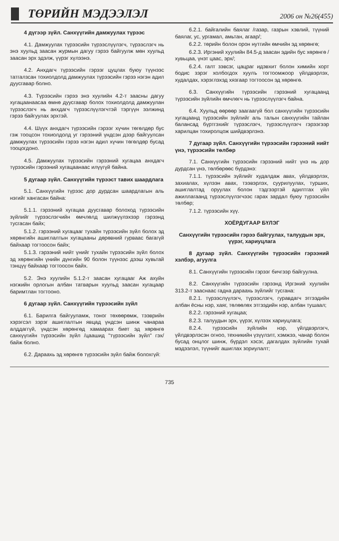ТӨРИЙН МЭДЭЭЛЭЛ
2006 он №26(455)
4 дүгээр зүйл. Санхүүгийн дамжуулах түрээс
4.1. Дамжуулах түрээсийн түрээслүүлэгч, түрээслэгч нь энэ хуульд заасан журмын дагуу гэрээ байгуулж мөн хуульд заасан эрх эдэлж, үүрэг хүлээнэ.
4.2. Анхдагч түрээсийн гэрээг цуцлах буюу түүнээс татгалзсан тохиолдолд дамжуулах түрээсийн гэрээ нэгэн адил дуусгавар болно.
4.3. Түрээсийн гэрээ энэ хуулийн 4.2-т заасны дагуу хугацаанаасаа өмнө дуусгавар болох тохиолдолд дамжуулан түрээслэгч нь анхдагч түрээслүүлэгчтэй тэргүүн ээлжинд гэрээ байгуулах эрхтэй.
4.4. Шүүх анхдагч түрээсийн гэрээг хүчин төгөлдөр бус гэж тооцсон тохиолдолд уг гэрээний үндсэн дээр байгуулсан дамжуулах түрээсийн гэрээ нэгэн адил хүчин төгөлдөр бусад тооцогдоно.
4.5. Дамжуулах түрээсийн гэрээний хугацаа анхдагч түрээсийн гэрээний хугацаанаас илүүгүй байна.
5 дугаар зүйл. Санхүүгийн түрээст тавих шаардлага
5.1. Санхүүгийн түрээс дор дурдсан шаардлагын аль нэгийг хангасан байна:
5.1.1. гэрээний хугацаа дуусгавар болоход түрээсийн зүйлийг түрээслэгчийн өмчлөлд шилжүүлэхээр гэрээнд тусгасан байх;
5.1.2. гэрээний хугацааг тухайн түрээсийн зүйл болох эд хөрөнгийн ашиглалтын хугацааны дөрөвний гурваас багагүй байхаар тогтоосон байх;
5.1.3. гэрээний нийт үнийг тухайн түрээсийн зүйл болох эд хөрөнгийн үнийн дүнгийн 90 болон түүнээс дээш хувьтай тэнцүү байхаар тогтоосон байх.
5.2. Энэ хуулийн 5.1.2-т заасан хугацааг Аж ахуйн нэгжийн орлогын албан татварын хуульд заасан хугацаар баримтлан тогтооно.
6 дугаар зүйл. Санхүүгийн түрээсийн зүйл
6.1. Барилга байгууламж, тоног төхөөрөмж, тээврийн хэрэгсэл зэрэг ашиглалтын явцад үндсэн шинж чанараа алддаггүй, үндсэн хөрөнгөд хамаарах биет эд хөрөнгө санхүүгийн түрээсийн зүйл /цаашид "түрээсийн зүйл" гэх/ байж болно.
6.2. Дараахь эд хөрөнгө түрээсийн зүйл байж болохгүй:
6.2.1. байгалийн баялаг /газар, газрын хэвлий, түүний баялаг, ус, ургамал, амьтан, агаар/;
6.2.2. төрийн болон орон нутгийн өмчийн эд хөрөнгө;
6.2.3. Иргэний хуулийн 84.5-д заасан эдийн бус хөрөнгө /хувьцаа, үнэт цаас, эрх/;
6.2.4. галт зэвсэг, цацраг идэвхит болон химийн хорт бодис зэрэг холбогдох хуулъ тогтоомжоор үйлдвэрлэх, худалдах, хэрэглэхэд хязгаар тогтоосон эд хөрөнгө.
6.3. Санхүүгийн түрээсийн гэрээний хугацаанд түрээсийн зүйлийн өмчлөгч нь түрээслүүлэгч байна.
6.4. Хуульд өөрөөр заагаагүй бол санхүүгийн түрээсийн хугацаанд түрээсийн зүйлийг аль талын санхүүгийн тайлан балансад бүртгэхийг түрээслэгч, түрээслүүлэгч гэрээгээр харилцан тохиролцож шийдвэрлэнэ.
7 дугаар зүйл. Санхүүгийн түрээсийн гэрээний нийт үнэ, түрээсийн төлбөр
7.1. Санхүүгийн түрээсийн гэрээний нийт үнэ нь дор дурдсан үнэ, төлбөрөөс бүрдэнэ:
7.1.1. түрээсийн зүйлийг худалдаж авах, үйлдвэрлэх, захиалах, хүлээн авах, тээвэрлэх, суурилуулах, турших, ашиглалтад оруулах болон тэдгээртэй адилтгах үйл ажиллагаанд түрээслүүлэгчээс гарах зардал буюу түрээсийн төлбөр;
7.1.2. түрээсийн хүү.
ХОЁРДУГААР БҮЛЭГ
Санхүүгийн түрээсийн гэрээ байгуулах, талуудын эрх, үүрэг, хариуцлага
8 дугаар зүйл. Санхүүгийн түрээсийн гэрээний хэлбэр, агуулга
8.1. Санхүүгийн түрээсийн гэрээг бичгээр байгуулна.
8.2. Санхүүгийн түрээсийн гэрээнд Иргэний хуулийн 313.2-т зааснаас гадна дараахь зүйлийг тусгана:
8.2.1. түрээслүүлэгч, түрээслэгч, гуравдагч этгээдийн албан ёсны нэр, хаяг, төлөөлөх этгээдийн нэр, албан тушаал;
8.2.2. гэрээний хугацаа;
8.2.3. талуудын эрх, үүрэг, хүлээх хариуцлага;
8.2.4. түрээсийн зүйлийн нэр, үйлдвэрлэгч, үйлдвэрлэсэн огноо, техникийн үзүүлэлт, хэмжээ, чанар болон бусад онцлог шинж, бүрдэл хэсэг, дагалдах зүйлийн тухай мэдээлэл, түүнийг ашиглах зориулалт;
735